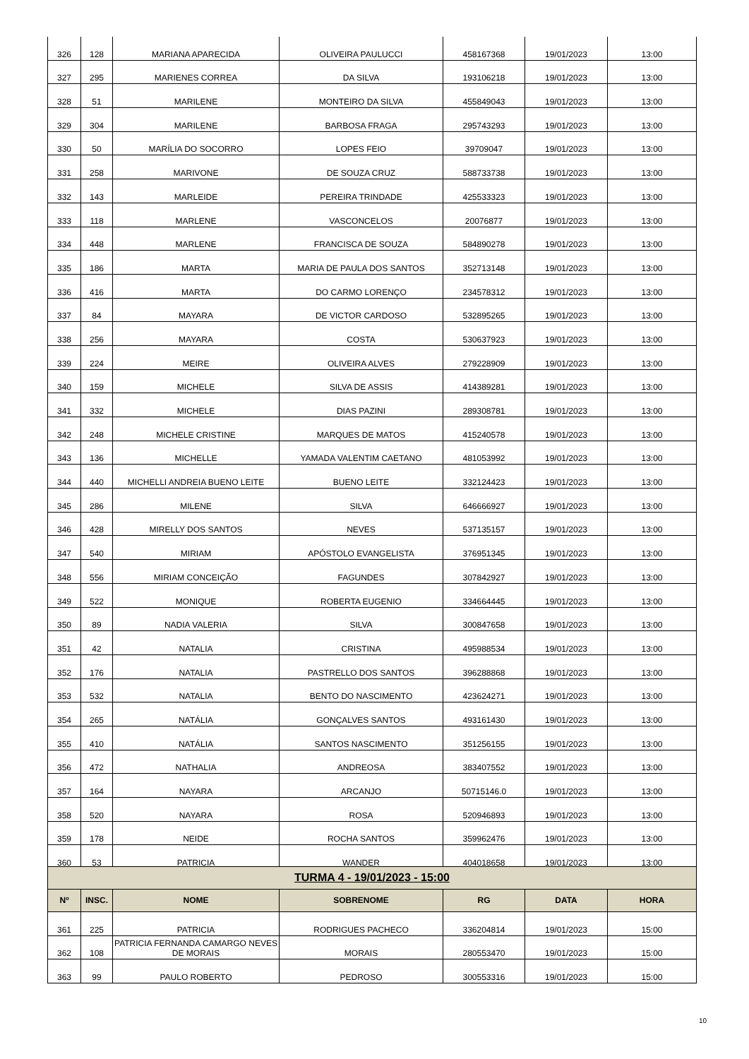| 326 | 128 | MARIANA APARECIDA | OLIVEIRA PAULUCCI | 458167368 | 19/01/2023 | 13:00 |
| 327 | 295 | MARIENES CORREA | DA SILVA | 193106218 | 19/01/2023 | 13:00 |
| 328 | 51 | MARILENE | MONTEIRO DA SILVA | 455849043 | 19/01/2023 | 13:00 |
| 329 | 304 | MARILENE | BARBOSA FRAGA | 295743293 | 19/01/2023 | 13:00 |
| 330 | 50 | MARÍLIA DO SOCORRO | LOPES FEIO | 39709047 | 19/01/2023 | 13:00 |
| 331 | 258 | MARIVONE | DE SOUZA CRUZ | 588733738 | 19/01/2023 | 13:00 |
| 332 | 143 | MARLEIDE | PEREIRA TRINDADE | 425533323 | 19/01/2023 | 13:00 |
| 333 | 118 | MARLENE | VASCONCELOS | 20076877 | 19/01/2023 | 13:00 |
| 334 | 448 | MARLENE | FRANCISCA DE SOUZA | 584890278 | 19/01/2023 | 13:00 |
| 335 | 186 | MARTA | MARIA DE PAULA DOS SANTOS | 352713148 | 19/01/2023 | 13:00 |
| 336 | 416 | MARTA | DO CARMO LORENÇO | 234578312 | 19/01/2023 | 13:00 |
| 337 | 84 | MAYARA | DE VICTOR CARDOSO | 532895265 | 19/01/2023 | 13:00 |
| 338 | 256 | MAYARA | COSTA | 530637923 | 19/01/2023 | 13:00 |
| 339 | 224 | MEIRE | OLIVEIRA ALVES | 279228909 | 19/01/2023 | 13:00 |
| 340 | 159 | MICHELE | SILVA DE ASSIS | 414389281 | 19/01/2023 | 13:00 |
| 341 | 332 | MICHELE | DIAS PAZINI | 289308781 | 19/01/2023 | 13:00 |
| 342 | 248 | MICHELE CRISTINE | MARQUES DE MATOS | 415240578 | 19/01/2023 | 13:00 |
| 343 | 136 | MICHELLE | YAMADA VALENTIM CAETANO | 481053992 | 19/01/2023 | 13:00 |
| 344 | 440 | MICHELLI ANDREIA BUENO LEITE | BUENO LEITE | 332124423 | 19/01/2023 | 13:00 |
| 345 | 286 | MILENE | SILVA | 646666927 | 19/01/2023 | 13:00 |
| 346 | 428 | MIRELLY DOS SANTOS | NEVES | 537135157 | 19/01/2023 | 13:00 |
| 347 | 540 | MIRIAM | APÓSTOLO EVANGELISTA | 376951345 | 19/01/2023 | 13:00 |
| 348 | 556 | MIRIAM CONCEIÇÃO | FAGUNDES | 307842927 | 19/01/2023 | 13:00 |
| 349 | 522 | MONIQUE | ROBERTA EUGENIO | 334664445 | 19/01/2023 | 13:00 |
| 350 | 89 | NADIA VALERIA | SILVA | 300847658 | 19/01/2023 | 13:00 |
| 351 | 42 | NATALIA | CRISTINA | 495988534 | 19/01/2023 | 13:00 |
| 352 | 176 | NATALIA | PASTRELLO DOS SANTOS | 396288868 | 19/01/2023 | 13:00 |
| 353 | 532 | NATALIA | BENTO DO NASCIMENTO | 423624271 | 19/01/2023 | 13:00 |
| 354 | 265 | NATÁLIA | GONÇALVES SANTOS | 493161430 | 19/01/2023 | 13:00 |
| 355 | 410 | NATÁLIA | SANTOS NASCIMENTO | 351256155 | 19/01/2023 | 13:00 |
| 356 | 472 | NATHALIA | ANDREOSA | 383407552 | 19/01/2023 | 13:00 |
| 357 | 164 | NAYARA | ARCANJO | 50715146.0 | 19/01/2023 | 13:00 |
| 358 | 520 | NAYARA | ROSA | 520946893 | 19/01/2023 | 13:00 |
| 359 | 178 | NEIDE | ROCHA SANTOS | 359962476 | 19/01/2023 | 13:00 |
| 360 | 53 | PATRICIA | WANDER | 404018658 | 19/01/2023 | 13:00 |
| TURMA 4 - 19/01/2023 - 15:00 | | | | | | |
| --- | --- | --- | --- | --- | --- | --- |
| Nº | INSC. | NOME | SOBRENOME | RG | DATA | HORA |
| 361 | 225 | PATRICIA | RODRIGUES PACHECO | 336204814 | 19/01/2023 | 15:00 |
| 362 | 108 | PATRICIA FERNANDA CAMARGO NEVES DE MORAIS | MORAIS | 280553470 | 19/01/2023 | 15:00 |
| 363 | 99 | PAULO ROBERTO | PEDROSO | 300553316 | 19/01/2023 | 15:00 |
10